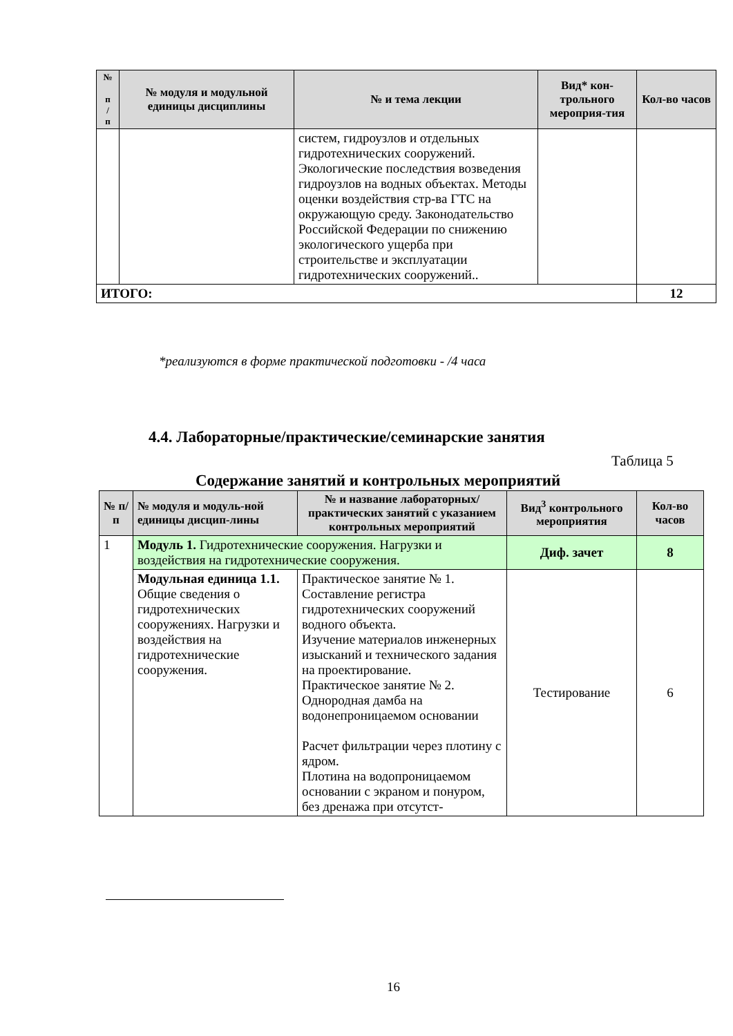| № п / п | № модуля и модульной единицы дисциплины | № и тема лекции | Вид* кон-трольного мероприя-тия | Кол-во часов |
| --- | --- | --- | --- | --- |
| | | систем, гидроузлов и отдельных гидротехнических сооружений. Экологические последствия возведения гидроузлов на водных объектах. Методы оценки воздействия стр-ва ГТС на окружающую среду. Законодательство Российской Федерации по снижению экологического ущерба при строительстве и эксплуатации гидротехнических сооружений.. | | |
| ИТОГО: | | | | 12 |
*реализуются в форме практической подготовки - /4 часа
4.4. Лабораторные/практические/семинарские занятия
Таблица 5
Содержание занятий и контрольных мероприятий
| № п/п | № модуля и модуль-ной единицы дисцип-лины | № и название лабораторных/практических занятий с указанием контрольных мероприятий | Вид<sup>3</sup> контрольного мероприятия | Кол-во часов |
| --- | --- | --- | --- | --- |
| 1 | Модуль 1. Гидротехнические сооружения. Нагрузки и воздействия на гидротехнические сооружения. | | Диф. зачет | 8 |
| | Модульная единица 1.1. Общие сведения о гидротехнических сооружениях. Нагрузки и воздействия на гидротехнические сооружения. | Практическое занятие № 1. Составление регистра гидротехнических сооружений водного объекта. Изучение материалов инженерных изысканий и технического задания на проектирование. Практическое занятие № 2. Однородная дамба на водонепроницаемом основании Расчет фильтрации через плотину с ядром. Плотина на водопроницаемом основании с экраном и понуром, без дренажа при отсутст- | Тестирование | 6 |
16